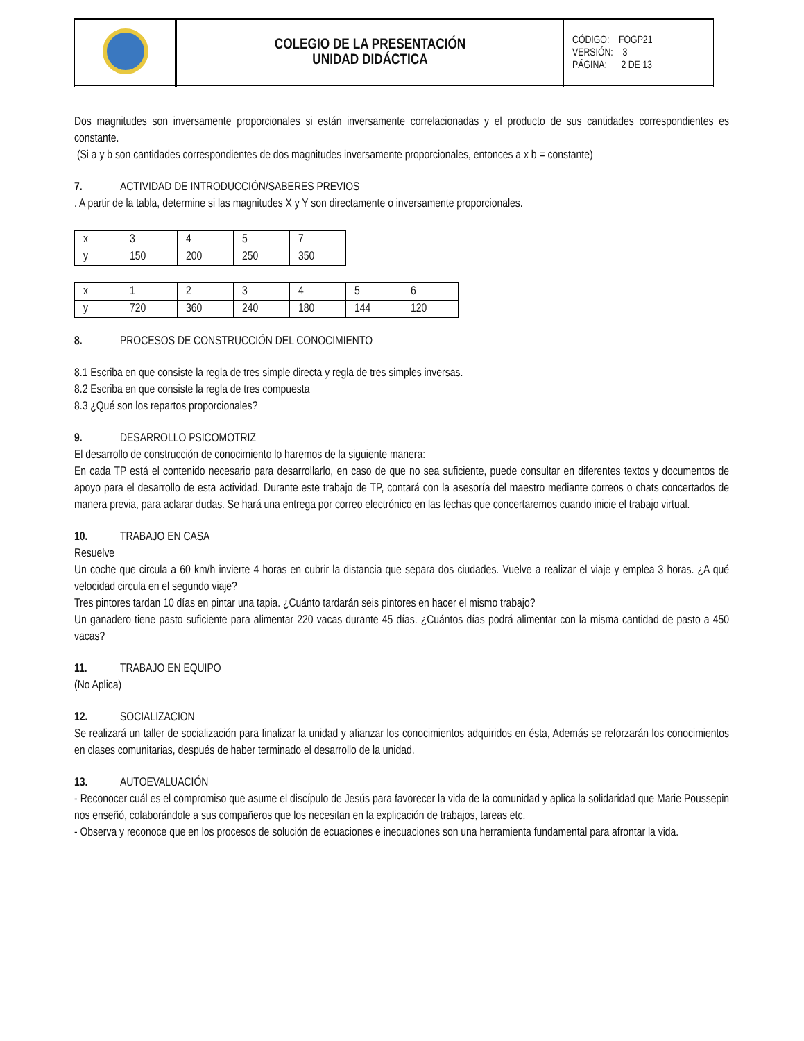| | COLEGIO DE LA PRESENTACIÓN UNIDAD DIDÁCTICA | CÓDIGO: FOGP21 VERSIÓN: 3 PÁGINA: 2 DE 13 |
Dos magnitudes son inversamente proporcionales si están inversamente correlacionadas y el producto de sus cantidades correspondientes es constante.
(Si a y b son cantidades correspondientes de dos magnitudes inversamente proporcionales, entonces a x b = constante)
7. ACTIVIDAD DE INTRODUCCIÓN/SABERES PREVIOS
. A partir de la tabla, determine si las magnitudes X y Y son directamente o inversamente proporcionales.
| x | 3 | 4 | 5 | 7 |
| y | 150 | 200 | 250 | 350 |
| x | 1 | 2 | 3 | 4 | 5 | 6 |
| y | 720 | 360 | 240 | 180 | 144 | 120 |
8. PROCESOS DE CONSTRUCCIÓN DEL CONOCIMIENTO
8.1 Escriba en que consiste la regla de tres simple directa y regla de tres simples inversas.
8.2 Escriba en que consiste la regla de tres compuesta
8.3 ¿Qué son los repartos proporcionales?
9. DESARROLLO PSICOMOTRIZ
El desarrollo de construcción de conocimiento lo haremos de la siguiente manera:
En cada TP está el contenido necesario para desarrollarlo, en caso de que no sea suficiente, puede consultar en diferentes textos y documentos de apoyo para el desarrollo de esta actividad. Durante este trabajo de TP, contará con la asesoría del maestro mediante correos o chats concertados de manera previa, para aclarar dudas. Se hará una entrega por correo electrónico en las fechas que concertaremos cuando inicie el trabajo virtual.
10. TRABAJO EN CASA
Resuelve
Un coche que circula a 60 km/h invierte 4 horas en cubrir la distancia que separa dos ciudades. Vuelve a realizar el viaje y emplea 3 horas. ¿A qué velocidad circula en el segundo viaje?
Tres pintores tardan 10 días en pintar una tapia. ¿Cuánto tardarán seis pintores en hacer el mismo trabajo?
Un ganadero tiene pasto suficiente para alimentar 220 vacas durante 45 días. ¿Cuántos días podrá alimentar con la misma cantidad de pasto a 450 vacas?
11. TRABAJO EN EQUIPO
(No Aplica)
12. SOCIALIZACION
Se realizará un taller de socialización para finalizar la unidad y afianzar los conocimientos adquiridos en ésta, Además se reforzarán los conocimientos en clases comunitarias, después de haber terminado el desarrollo de la unidad.
13. AUTOEVALUACIÓN
- Reconocer cuál es el compromiso que asume el discípulo de Jesús para favorecer la vida de la comunidad y aplica la solidaridad que Marie Poussepin nos enseñó, colaborándole a sus compañeros que los necesitan en la explicación de trabajos, tareas etc.
- Observa y reconoce que en los procesos de solución de ecuaciones e inecuaciones son una herramienta fundamental para afrontar la vida.